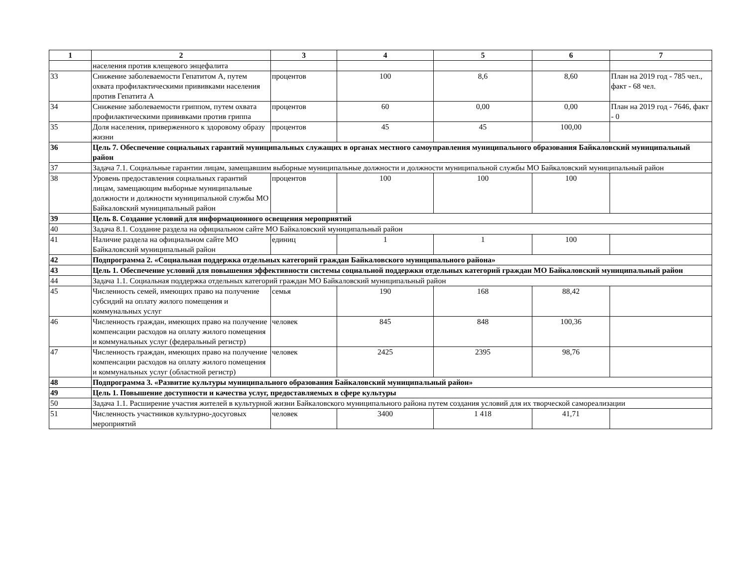| 1 | 2 | 3 | 4 | 5 | 6 | 7 |
| --- | --- | --- | --- | --- | --- | --- |
| | населения против клещевого энцефалита | | | | | |
| 33 | Снижение заболеваемости Гепатитом А, путем охвата профилактическими прививками населения против Гепатита А | процентов | 100 | 8,6 | 8,60 | План на 2019 год - 785 чел., факт - 68 чел. |
| 34 | Снижение заболеваемости гриппом, путем охвата профилактическими прививками против гриппа | процентов | 60 | 0,00 | 0,00 | План на 2019 год - 7646, факт - 0 |
| 35 | Доля населения, приверженного к здоровому образу жизни | процентов | 45 | 45 | 100,00 | |
| 36 | Цель 7. Обеспечение социальных гарантий муниципальных служащих в органах местного самоуправления муниципального образования Байкаловский муниципальный район | | | | | |
| 37 | Задача 7.1. Социальные гарантии лицам, замещавшим выборные муниципальные должности и должности муниципальной службы МО Байкаловский муниципальный район | | | | | |
| 38 | Уровень предоставления социальных гарантий лицам, замещающим выборные муниципальные должности и должности муниципальной службы МО Байкаловский муниципальный район | процентов | 100 | 100 | 100 | |
| 39 | Цель 8. Создание условий для информационного освещения мероприятий | | | | | |
| 40 | Задача 8.1. Создание раздела на официальном сайте МО Байкаловский муниципальный район | | | | | |
| 41 | Наличие раздела на официальном сайте МО Байкаловский муниципальный район | единиц | 1 | 1 | 100 | |
| 42 | Подпрограмма 2. «Социальная поддержка отдельных категорий граждан Байкаловского муниципального района» | | | | | |
| 43 | Цель 1. Обеспечение условий для повышения эффективности системы социальной поддержки отдельных категорий граждан МО Байкаловский муниципальный район | | | | | |
| 44 | Задача 1.1. Социальная поддержка отдельных категорий граждан МО Байкаловский муниципальный район | | | | | |
| 45 | Численность семей, имеющих право на получение субсидий на оплату жилого помещения и коммунальных услуг | семья | 190 | 168 | 88,42 | |
| 46 | Численность граждан, имеющих право на получение компенсации расходов на оплату жилого помещения и коммунальных услуг (федеральный регистр) | человек | 845 | 848 | 100,36 | |
| 47 | Численность граждан, имеющих право на получение компенсации расходов на оплату жилого помещения и коммунальных услуг (областной регистр) | человек | 2425 | 2395 | 98,76 | |
| 48 | Подпрограмма 3. «Развитие культуры муниципального образования Байкаловский муниципальный район» | | | | | |
| 49 | Цель 1. Повышение доступности и качества услуг, предоставляемых в сфере культуры | | | | | |
| 50 | Задача 1.1. Расширение участия жителей в культурной жизни Байкаловского муниципального района путем создания условий для их творческой самореализации | | | | | |
| 51 | Численность участников культурно-досуговых мероприятий | человек | 3400 | 1 418 | 41,71 | |